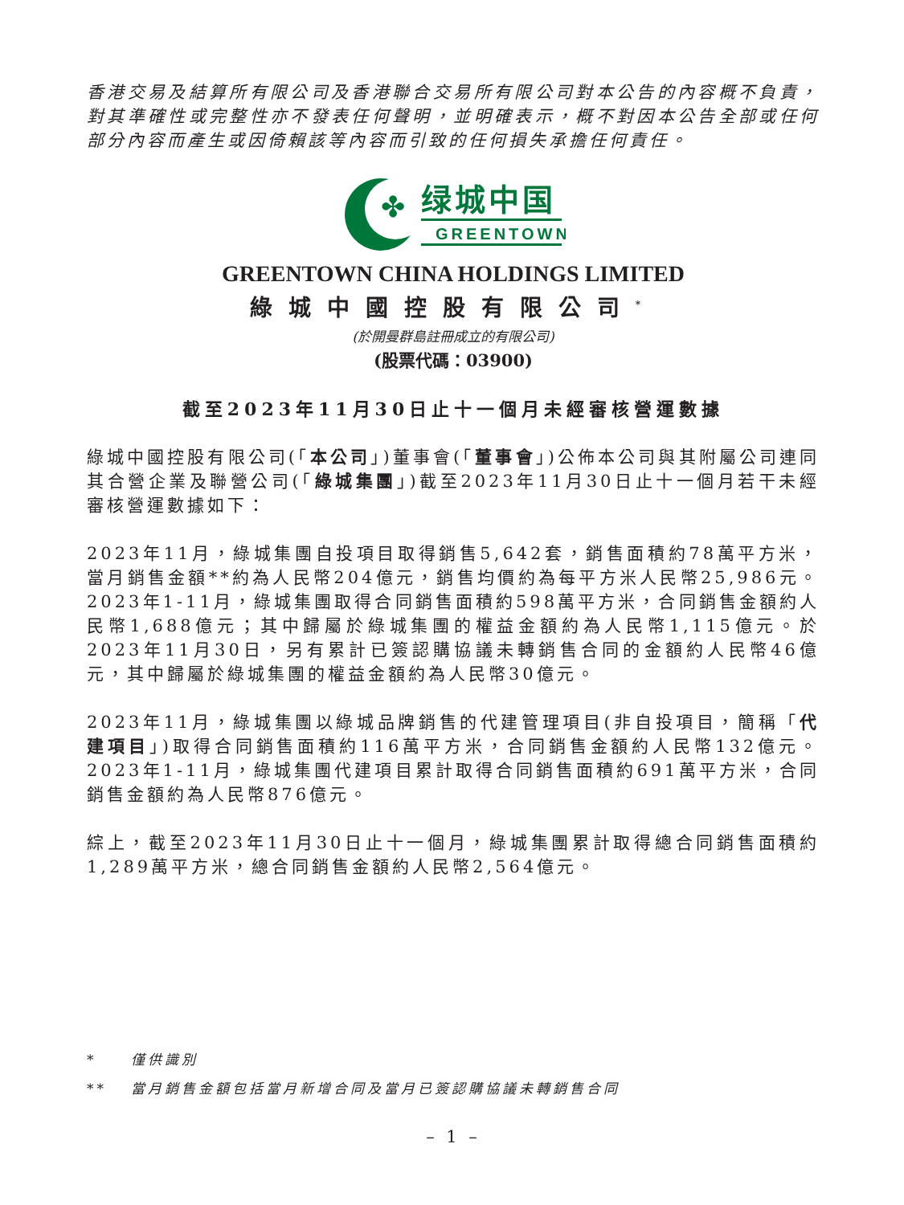香港交易及結算所有限公司及香港聯合交易所有限公司對本公告的內容概不負責，對其準確性或完整性亦不發表任何聲明，並明確表示，概不對因本公告全部或任何部分內容而產生或因倚賴該等內容而引致的任何損失承擔任何責任。
✤
绿城中国
GREENTOWN
GREENTOWN CHINA HOLDINGS LIMITED
綠城中國控股有限公司<sup>*</sup>
(於開曼群島註冊成立的有限公司)
(股票代碼：03900)
截至2023年11月30日止十一個月未經審核營運數據
綠城中國控股有限公司(「本公司」)董事會(「董事會」)公佈本公司與其附屬公司連同其合營企業及聯營公司(「綠城集團」)截至2023年11月30日止十一個月若干未經審核營運數據如下：
2023年11月，綠城集團自投項目取得銷售5,642套，銷售面積約78萬平方米，當月銷售金額**約為人民幣204億元，銷售均價約為每平方米人民幣25,986元。2023年1-11月，綠城集團取得合同銷售面積約598萬平方米，合同銷售金額約人民幣1,688億元；其中歸屬於綠城集團的權益金額約為人民幣1,115億元。於2023年11月30日，另有累計已簽認購協議未轉銷售合同的金額約人民幣46億元，其中歸屬於綠城集團的權益金額約為人民幣30億元。
2023年11月，綠城集團以綠城品牌銷售的代建管理項目(非自投項目，簡稱「代建項目」)取得合同銷售面積約116萬平方米，合同銷售金額約人民幣132億元。2023年1-11月，綠城集團代建項目累計取得合同銷售面積約691萬平方米，合同銷售金額約為人民幣876億元。
綜上，截至2023年11月30日止十一個月，綠城集團累計取得總合同銷售面積約1,289萬平方米，總合同銷售金額約人民幣2,564億元。
* 僅供識別
** 當月銷售金額包括當月新增合同及當月已簽認購協議未轉銷售合同
– 1 –